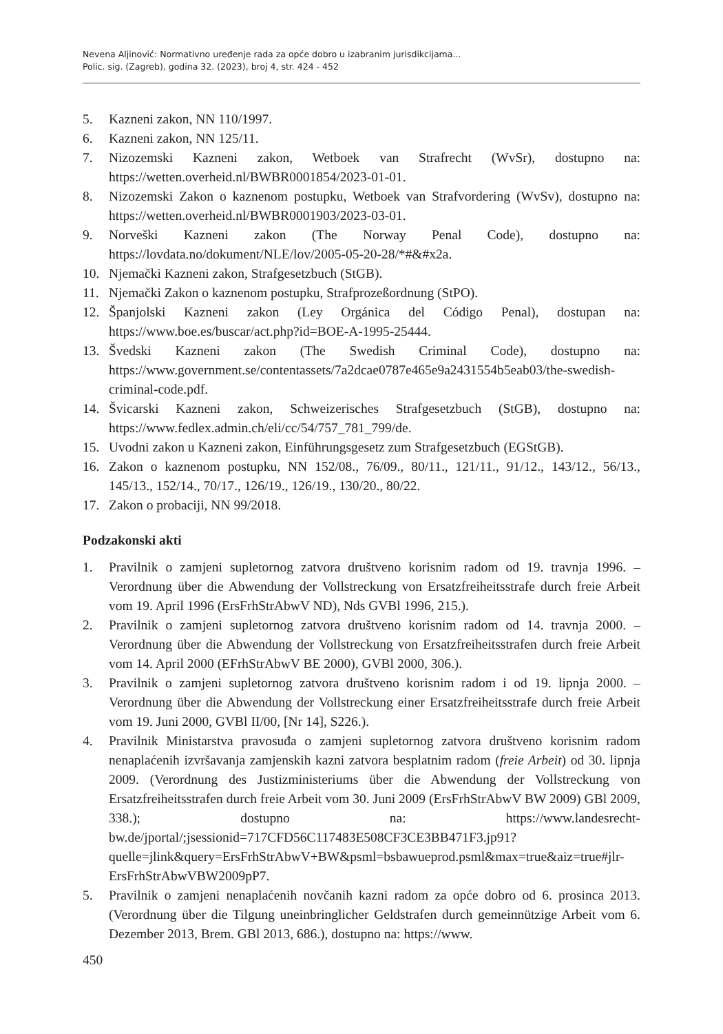Nevena Aljinović: Normativno uređenje rada za opće dobro u izabranim jurisdikcijama...
Polic. sig. (Zagreb), godina 32. (2023), broj 4, str. 424 - 452
5. Kazneni zakon, NN 110/1997.
6. Kazneni zakon, NN 125/11.
7. Nizozemski Kazneni zakon, Wetboek van Strafrecht (WvSr), dostupno na: https://wetten.overheid.nl/BWBR0001854/2023-01-01.
8. Nizozemski Zakon o kaznenom postupku, Wetboek van Strafvordering (WvSv), dostupno na: https://wetten.overheid.nl/BWBR0001903/2023-03-01.
9. Norveški Kazneni zakon (The Norway Penal Code), dostupno na: https://lovdata.no/dokument/NLE/lov/2005-05-20-28/*#&#x2a.
10. Njemački Kazneni zakon, Strafgesetzbuch (StGB).
11. Njemački Zakon o kaznenom postupku, Strafprozeßordnung (StPO).
12. Španjolski Kazneni zakon (Ley Orgánica del Código Penal), dostupan na: https://www.boe.es/buscar/act.php?id=BOE-A-1995-25444.
13. Švedski Kazneni zakon (The Swedish Criminal Code), dostupno na: https://www.government.se/contentassets/7a2dcae0787e465e9a2431554b5eab03/the-swedish-criminal-code.pdf.
14. Švicarski Kazneni zakon, Schweizerisches Strafgesetzbuch (StGB), dostupno na: https://www.fedlex.admin.ch/eli/cc/54/757_781_799/de.
15. Uvodni zakon u Kazneni zakon, Einführungsgesetz zum Strafgesetzbuch (EGStGB).
16. Zakon o kaznenom postupku, NN 152/08., 76/09., 80/11., 121/11., 91/12., 143/12., 56/13., 145/13., 152/14., 70/17., 126/19., 126/19., 130/20., 80/22.
17. Zakon o probaciji, NN 99/2018.
Podzakonski akti
1. Pravilnik o zamjeni supletornog zatvora društveno korisnim radom od 19. travnja 1996. – Verordnung über die Abwendung der Vollstreckung von Ersatzfreiheitsstrafe durch freie Arbeit vom 19. April 1996 (ErsFrhStrAbwV ND), Nds GVBl 1996, 215.).
2. Pravilnik o zamjeni supletornog zatvora društveno korisnim radom od 14. travnja 2000. – Verordnung über die Abwendung der Vollstreckung von Ersatzfreiheitsstrafen durch freie Arbeit vom 14. April 2000 (EFrhStrAbwV BE 2000), GVBl 2000, 306.).
3. Pravilnik o zamjeni supletornog zatvora društveno korisnim radom i od 19. lipnja 2000. – Verordnung über die Abwendung der Vollstreckung einer Ersatzfreiheitsstrafe durch freie Arbeit vom 19. Juni 2000, GVBl II/00, [Nr 14], S226.).
4. Pravilnik Ministarstva pravosuđa o zamjeni supletornog zatvora društveno korisnim radom nenaplaćenih izvršavanja zamjenskih kazni zatvora besplatnim radom (freie Arbeit) od 30. lipnja 2009. (Verordnung des Justizministeriums über die Abwendung der Vollstreckung von Ersatzfreiheitsstrafen durch freie Arbeit vom 30. Juni 2009 (ErsFrhStrAbwV BW 2009) GBl 2009, 338.); dostupno na: https://www.landesrecht-bw.de/jportal/;jsessionid=717CFD56C117483E508CF3CE3BB471F3.jp91?quelle=jlink&query=ErsFrhStrAbwV+BW&psml=bsbawueprod.psml&max=true&aiz=true#jlr-ErsFrhStrAbwVBW2009pP7.
5. Pravilnik o zamjeni nenaplaćenih novčanih kazni radom za opće dobro od 6. prosinca 2013. (Verordnung über die Tilgung uneinbringlicher Geldstrafen durch gemeinnützige Arbeit vom 6. Dezember 2013, Brem. GBl 2013, 686.), dostupno na: https://www.
450